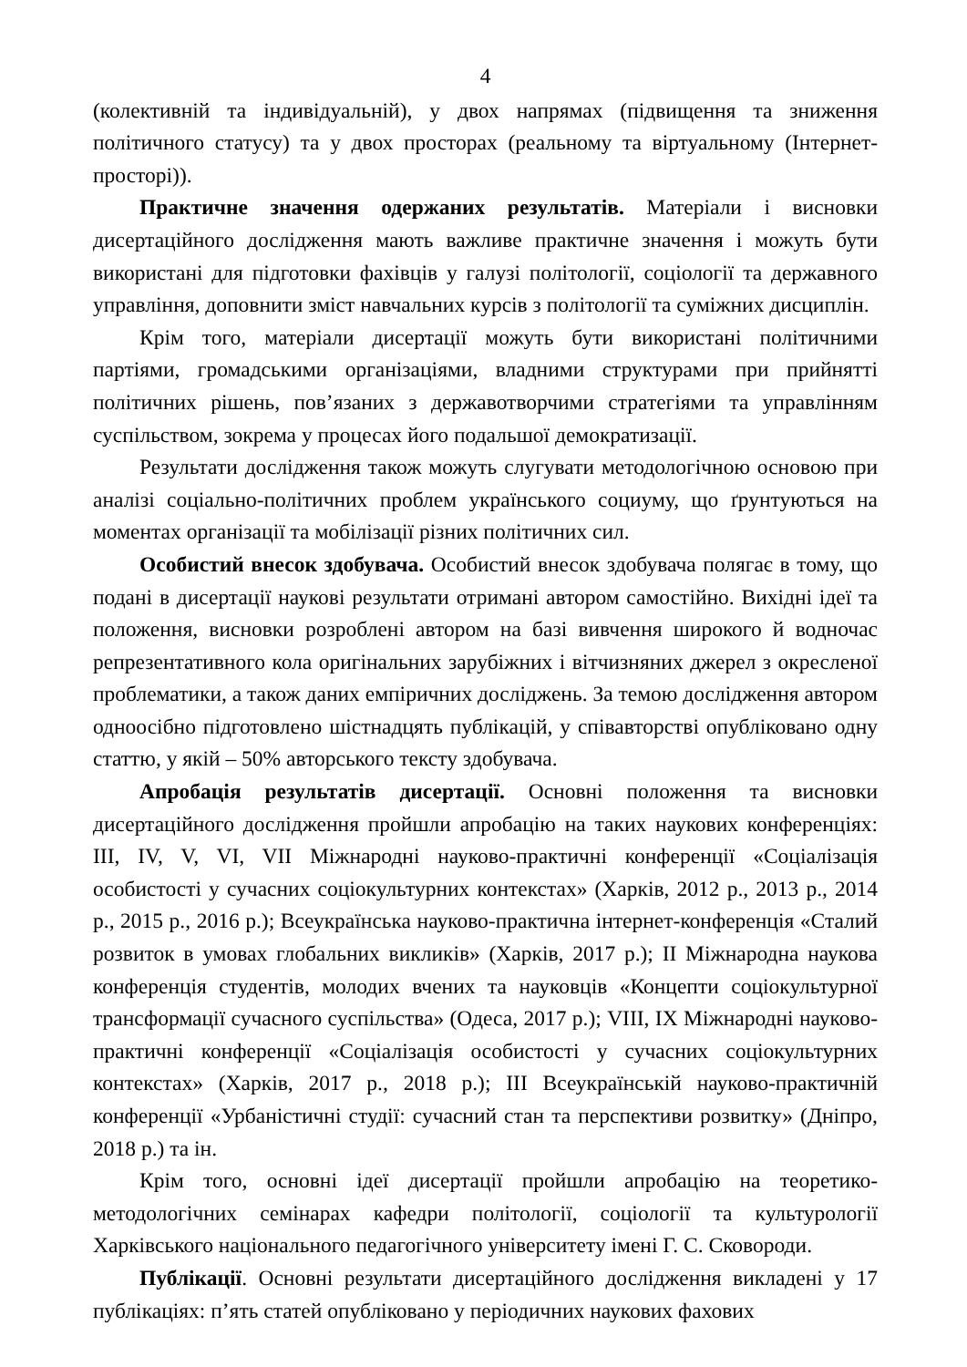4
(колективній та індивідуальній), у двох напрямах (підвищення та зниження політичного статусу) та у двох просторах (реальному та віртуальному (Інтернет-просторі)).
Практичне значення одержаних результатів. Матеріали і висновки дисертаційного дослідження мають важливе практичне значення і можуть бути використані для підготовки фахівців у галузі політології, соціології та державного управління, доповнити зміст навчальних курсів з політології та суміжних дисциплін.
Крім того, матеріали дисертації можуть бути використані політичними партіями, громадськими організаціями, владними структурами при прийнятті політичних рішень, пов’язаних з державотворчими стратегіями та управлінням суспільством, зокрема у процесах його подальшої демократизації.
Результати дослідження також можуть слугувати методологічною основою при аналізі соціально-політичних проблем українського социуму, що ґрунтуються на моментах організації та мобілізації різних політичних сил.
Особистий внесок здобувача. Особистий внесок здобувача полягає в тому, що подані в дисертації наукові результати отримані автором самостійно. Вихідні ідеї та положення, висновки розроблені автором на базі вивчення широкого й водночас репрезентативного кола оригінальних зарубіжних і вітчизняних джерел з окресленої проблематики, а також даних емпіричних досліджень. За темою дослідження автором одноосібно підготовлено шістнадцять публікацій, у співавторстві опубліковано одну статтю, у якій – 50% авторського тексту здобувача.
Апробація результатів дисертації. Основні положення та висновки дисертаційного дослідження пройшли апробацію на таких наукових конференціях: III, IV, V, VI, VII Міжнародні науково-практичні конференції «Соціалізація особистості у сучасних соціокультурних контекстах» (Харків, 2012 р., 2013 р., 2014 р., 2015 р., 2016 р.); Всеукраїнська науково-практична інтернет-конференція «Сталий розвиток в умовах глобальних викликів» (Харків, 2017 р.); II Міжнародна наукова конференція студентів, молодих вчених та науковців «Концепти соціокультурної трансформації сучасного суспільства» (Одеса, 2017 р.); VIII, IX Міжнародні науково-практичні конференції «Соціалізація особистості у сучасних соціокультурних контекстах» (Харків, 2017 р., 2018 р.); III Всеукраїнській науково-практичній конференції «Урбаністичні студії: сучасний стан та перспективи розвитку» (Дніпро, 2018 р.) та ін.
Крім того, основні ідеї дисертації пройшли апробацію на теоретико-методологічних семінарах кафедри політології, соціології та культурології Харківського національного педагогічного університету імені Г. С. Сковороди.
Публікації. Основні результати дисертаційного дослідження викладені у 17 публікаціях: п’ять статей опубліковано у періодичних наукових фахових